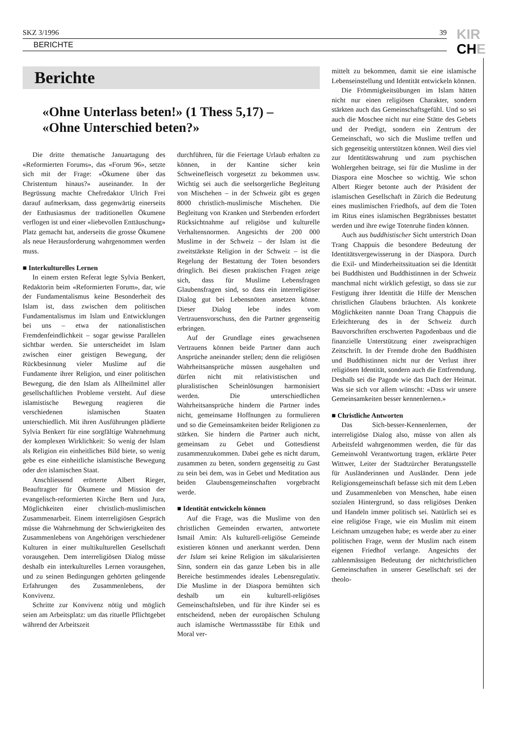SKZ 3/1996 39
BERICHTE
KIR
CHE
Berichte
«Ohne Unterlass beten!» (1 Thess 5,17) –
«Ohne Unterschied beten?»
Die dritte thematische Januartagung des «Reformierten Forums», das «Forum 96», setzte sich mit der Frage: «Ökumene über das Christentum hinaus?» auseinander. In der Begrüssung machte Chefredaktor Ulrich Frei darauf aufmerksam, dass gegenwärtig einerseits der Enthusiasmus der traditionellen Ökumene verflogen ist und einer «liebevollen Enttäuschung» Platz gemacht hat, anderseits die grosse Ökumene als neue Herausforderung wahrgenommen werden muss.
■ Interkulturelles Lernen
In einem ersten Referat legte Sylvia Benkert, Redaktorin beim «Reformierten Forum», dar, wie der Fundamentalismus keine Besonderheit des Islam ist, dass zwischen dem politischen Fundamentalismus im Islam und Entwicklungen bei uns – etwa der nationalistischen Fremdenfeindlichkeit – sogar gewisse Parallelen sichtbar werden. Sie unterscheidet im Islam zwischen einer geistigen Bewegung, der Rückbesinnung vieler Muslime auf die Fundamente ihrer Religion, und einer politischen Bewegung, die den Islam als Allheilmittel aller gesellschaftlichen Probleme versteht. Auf diese islamistische Bewegung reagieren die verschiedenen islamischen Staaten unterschiedlich. Mit ihren Ausführungen plädierte Sylvia Benkert für eine sorgfältige Wahrnehmung der komplexen Wirklichkeit: So wenig der Islam als Religion ein einheitliches Bild biete, so wenig gebe es eine einheitliche islamistische Bewegung oder den islamischen Staat.
Anschliessend erörterte Albert Rieger, Beauftragter für Ökumene und Mission der evangelisch-reformierten Kirche Bern und Jura, Möglichkeiten einer christlich-muslimischen Zusammenarbeit. Einem interreligiösen Gespräch müsse die Wahrnehmung der Schwierigkeiten des Zusammenlebens von Angehörigen verschiedener Kulturen in einer multikulturellen Gesellschaft vorausgehen. Dem interreligiösen Dialog müsse deshalb ein interkulturelles Lernen vorausgehen, und zu seinen Bedingungen gehörten gelingende Erfahrungen des Zusammenlebens, der Konvivenz.
Schritte zur Konvivenz nötig und möglich seien am Arbeitsplatz: um das rituelle Pflichtgebet während der Arbeitszeit
durchführen, für die Feiertage Urlaub erhalten zu können, in der Kantine sicher kein Schweinefleisch vorgesetzt zu bekommen usw. Wichtig sei auch die seelsorgerliche Begleitung von Mischehen – in der Schweiz gibt es gegen 8000 christlich-muslimische Mischehen. Die Begleitung von Kranken und Sterbenden erfordert Rücksichtnahme auf religiöse und kulturelle Verhaltensnormen. Angesichts der 200 000 Muslime in der Schweiz – der Islam ist die zweitstärkste Religion in der Schweiz – ist die Regelung der Bestattung der Toten besonders dringlich. Bei diesen praktischen Fragen zeige sich, dass für Muslime Lebensfragen Glaubensfragen sind, so dass ein interreligiöser Dialog gut bei Lebensnöten ansetzen könne. Dieser Dialog lebe indes vom Vertrauensvorschuss, den die Partner gegenseitig erbringen.
Auf der Grundlage eines gewachsenen Vertrauens können beide Partner dann auch Ansprüche aneinander stellen; denn die religiösen Wahrheitsansprüche müssen ausgehalten und dürfen nicht mit relativistischen und pluralistischen Scheinlösungen harmonisiert werden. Die unterschiedlichen Wahrheitsansprüche hindern die Partner indes nicht, gemeinsame Hoffnungen zu formulieren und so die Gemeinsamkeiten beider Religionen zu stärken. Sie hindern die Partner auch nicht, gemeinsam zu Gebet und Gottesdienst zusammenzukommen. Dabei gehe es nicht darum, zusammen zu beten, sondern gegenseitig zu Gast zu sein bei dem, was in Gebet und Meditation aus beiden Glaubensgemeinschaften vorgebracht werde.
■ Identität entwickeln können
Auf die Frage, was die Muslime von den christlichen Gemeinden erwarten, antwortete Ismail Amin: Als kulturell-religiöse Gemeinde existieren können und anerkannt werden. Denn der Islam sei keine Religion im säkularisierten Sinn, sondern ein das ganze Leben bis in alle Bereiche bestimmendes ideales Lebensregulativ. Die Muslime in der Diaspora bemühten sich deshalb um ein kulturell-religiöses Gemeinschaftsleben, und für ihre Kinder sei es entscheidend, neben der europäischen Schulung auch islamische Wertmassstäbe für Ethik und Moral ver-
mittelt zu bekommen, damit sie eine islamische Lebenseinstellung und Identität entwickeln können.
Die Frömmigkeitsübungen im Islam hätten nicht nur einen religiösen Charakter, sondern stärkten auch das Gemeinschaftsgefühl. Und so sei auch die Moschee nicht nur eine Stätte des Gebets und der Predigt, sondern ein Zentrum der Gemeinschaft, wo sich die Muslime treffen und sich gegenseitig unterstützen können. Weil dies viel zur Identitätswahrung und zum psychischen Wohlergehen beitrage, sei für die Muslime in der Diaspora eine Moschee so wichtig. Wie schon Albert Rieger betonte auch der Präsident der islamischen Gesellschaft in Zürich die Bedeutung eines muslimischen Friedhofs, auf dem die Toten im Ritus eines islamischen Begräbnisses bestattet werden und ihre ewige Totenruhe finden können.
Auch aus buddhistischer Sicht unterstrich Doan Trang Chappuis die besondere Bedeutung der Identitätsvergewisserung in der Diaspora. Durch die Exil- und Minderheitssituation sei die Identität bei Buddhisten und Buddhistinnen in der Schweiz manchmal nicht wirklich gefestigt, so dass sie zur Festigung ihrer Identität die Hilfe der Menschen christlichen Glaubens bräuchten. Als konkrete Möglichkeiten nannte Doan Trang Chappuis die Erleichterung des in der Schweiz durch Bauvorschriften erschwerten Pagodenbaus und die finanzielle Unterstützung einer zweisprachigen Zeitschrift. In der Fremde drohe den Buddhisten und Buddhistinnen nicht nur der Verlust ihrer religiösen Identität, sondern auch die Entfremdung. Deshalb sei die Pagode wie das Dach der Heimat. Was sie sich vor allem wünscht: «Dass wir unsere Gemeinsamkeiten besser kennenlernen.»
■ Christliche Antworten
Das Sich-besser-Kennenlernen, der interreligiöse Dialog also, müsse von allen als Arbeitsfeld wahrgenommen werden, die für das Gemeinwohl Verantwortung tragen, erklärte Peter Wittwer, Leiter der Stadtzürcher Beratungsstelle für Ausländerinnen und Ausländer. Denn jede Religionsgemeinschaft befasse sich mit dem Leben und Zusammenleben von Menschen, habe einen sozialen Hintergrund, so dass religiöses Denken und Handeln immer politisch sei. Natürlich sei es eine religiöse Frage, wie ein Muslim mit einem Leichnam umzugehen habe; es werde aber zu einer politischen Frage, wenn der Muslim nach einem eigenen Friedhof verlange. Angesichts der zahlenmässigen Bedeutung der nichtchristlichen Gemeinschaften in unserer Gesellschaft sei der theolo-